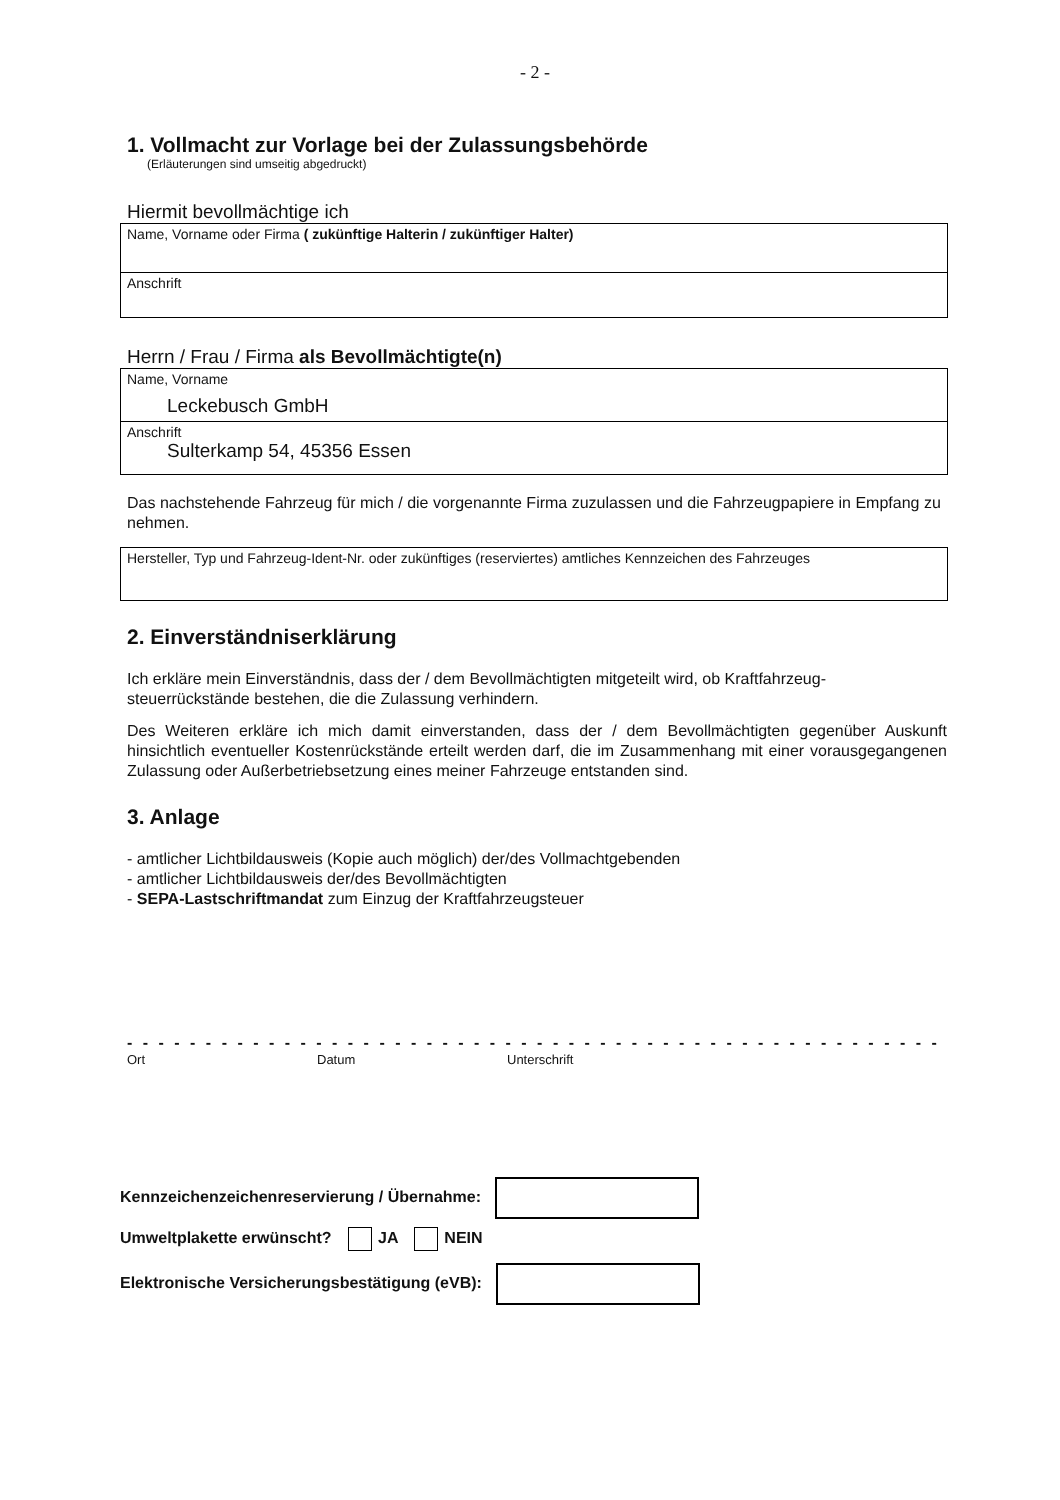- 2 -
1. Vollmacht zur Vorlage bei der Zulassungsbehörde
(Erläuterungen sind umseitig abgedruckt)
Hiermit bevollmächtige ich
Name, Vorname oder Firma ( zukünftige Halterin / zukünftiger Halter)
Anschrift
Herrn / Frau / Firma als Bevollmächtigte(n)
Name, Vorname
Leckebusch GmbH
Anschrift
Sulterkamp 54, 45356 Essen
Das nachstehende Fahrzeug für mich / die vorgenannte Firma zuzulassen und die Fahrzeugpapiere in Empfang zu nehmen.
Hersteller, Typ und Fahrzeug-Ident-Nr. oder zukünftiges (reserviertes) amtliches Kennzeichen des Fahrzeuges
2. Einverständniserklärung
Ich erkläre mein Einverständnis, dass der / dem Bevollmächtigten mitgeteilt wird, ob Kraftfahrzeug-steuerrückstände bestehen, die die Zulassung verhindern.
Des Weiteren erkläre ich mich damit einverstanden, dass der / dem Bevollmächtigten gegenüber Auskunft hinsichtlich eventueller Kostenrückstände erteilt werden darf, die im Zusammenhang mit einer vorausgegangenen Zulassung oder Außerbetriebsetzung eines meiner Fahrzeuge entstanden sind.
3. Anlage
- amtlicher Lichtbildausweis (Kopie auch möglich) der/des Vollmachtgebenden
- amtlicher Lichtbildausweis der/des Bevollmächtigten
- SEPA-Lastschriftmandat zum Einzug der Kraftfahrzeugsteuer
- - - - - - - - - - - - - - - - - - - - - - - - - - - - - - - - - - - - - - - - - - - - - - - - - - - - - - - - - - - - - -
Ort Datum Unterschrift
Kennzeichenzeichenreservierung / Übernahme:
Umweltplakette erwünscht? JA NEIN
Elektronische Versicherungsbestätigung (eVB):